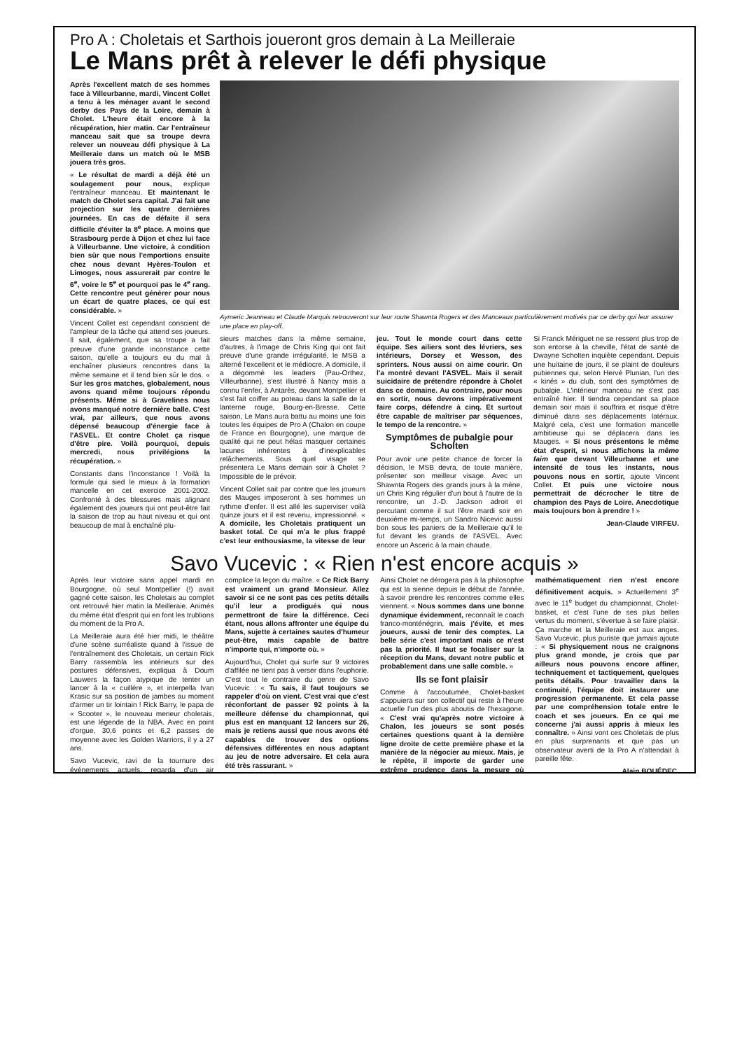Pro A : Choletais et Sarthois joueront gros demain à La Meilleraie
Le Mans prêt à relever le défi physique
Après l'excellent match de ses hommes face à Villeurbanne, mardi, Vincent Collet a tenu à les ménager avant le second derby des Pays de la Loire, demain à Cholet. L'heure était encore à la récupération, hier matin. Car l'entraîneur manceau sait que sa troupe devra relever un nouveau défi physique à La Meilleraie dans un match où le MSB jouera très gros.
« Le résultat de mardi a déjà été un soulagement pour nous, explique l'entraîneur manceau. Et maintenant le match de Cholet sera capital. J'ai fait une projection sur les quatre dernières journées. En cas de défaite il sera difficile d'éviter la 8<sup>e</sup> place. A moins que Strasbourg perde à Dijon et chez lui face à Villeurbanne. Une victoire, à condition bien sûr que nous l'emportions ensuite chez nous devant Hyères-Toulon et Limoges, nous assurerait par contre le 6<sup>e</sup>, voire le 5<sup>e</sup> et pourquoi pas le 4<sup>e</sup> rang. Cette rencontre peut générer pour nous un écart de quatre places, ce qui est considérable. »
Vincent Collet est cependant conscient de l'ampleur de la tâche qui attend ses joueurs. Il sait, également, que sa troupe a fait preuve d'une grande inconstance cette saison, qu'elle a toujours eu du mal à enchaîner plusieurs rencontres dans la même semaine et il tend bien sûr le dos. « Sur les gros matches, globalement, nous avons quand même toujours répondu présents. Même si à Gravelines nous avons manqué notre dernière balle. C'est vrai, par ailleurs, que nous avons dépensé beaucoup d'énergie face à l'ASVEL. Et contre Cholet ça risque d'être pire. Voilà pourquoi, depuis mercredi, nous privilégions la récupération. »
Constants dans l'inconstance ! Voilà la formule qui sied le mieux à la formation mancelle en cet exercice 2001-2002. Confronté à des blessures mais alignant également des joueurs qui ont peut-être fait la saison de trop au haut niveau et qui ont beaucoup de mal à enchaîné plu-
Aymeric Jeanneau et Claude Marquis retrouveront sur leur route Shawnta Rogers et des Manceaux particulièrement motivés par ce derby qui leur assurer une place en play-off.
sieurs matches dans la même semaine, d'autres, à l'image de Chris King qui ont fait preuve d'une grande irrégularité, le MSB a alterné l'excellent et le médiocre. A domicile, il a dégommé les leaders (Pau-Orthez, Villeurbanne), s'est illustré à Nancy mais a connu l'enfer, à Antarès, devant Montpellier et s'est fait coiffer au poteau dans la salle de la lanterne rouge, Bourg-en-Bresse. Cette saison, Le Mans aura battu au moins une fois toutes les équipes de Pro A (Chalon en coupe de France en Bourgogne), une marque de qualité qui ne peut hélas masquer certaines lacunes inhérentes à d'inexplicables relâchements. Sous quel visage se présentera Le Mans demain soir à Cholet ? Impossible de le prévoir.
Vincent Collet sait par contre que les joueurs des Mauges imposeront à ses hommes un rythme d'enfer. Il est allé les superviser voilà quinze jours et il est revenu, impressionné. « A domicile, les Choletais pratiquent un basket total. Ce qui m'a le plus frappé c'est leur enthousiasme, la vitesse de leur jeu. Tout le monde court dans cette équipe. Ses ailiers sont des lévriers, ses intérieurs, Dorsey et Wesson, des sprinters. Nous aussi on aime courir. On l'a montré devant l'ASVEL. Mais il serait suicidaire de prétendre répondre à Cholet dans ce domaine. Au contraire, pour nous en sortir, nous devrons impérativement faire corps, défendre à cinq. Et surtout être capable de maîtriser par séquences, le tempo de la rencontre. »
Symptômes de pubalgie pour Scholten
Pour avoir une petite chance de forcer la décision, le MSB devra, de toute manière, présenter son meilleur visage. Avec un Shawnta Rogers des grands jours à la mène, un Chris King régulier d'un bout à l'autre de la rencontre, un J.-D. Jackson adroit et percutant comme il sut l'être mardi soir en deuxième mi-temps, un Sandro Nicevic aussi bon sous les paniers de la Meilleraie qu'il le fut devant les grands de l'ASVEL. Avec encore un Asceric à la main chaude.
Si Franck Mériguet ne se ressent plus trop de son entorse à la cheville, l'état de santé de Dwayne Scholten inquiète cependant. Depuis une huitaine de jours, il se plaint de douleurs pubiennes qui, selon Hervé Plunian, l'un des « kinés » du club, sont des symptômes de pubalgie. L'intérieur manceau ne s'est pas entraîné hier. Il tiendra cependant sa place demain soir mais il souffrira et risque d'être diminué dans ses déplacements latéraux. Malgré cela, c'est une formation mancelle ambitieuse qui se déplacera dans les Mauges. « Si nous présentons le même état d'esprit, si nous affichons la même faim que devant Villeurbanne et une intensité de tous les instants, nous pouvons nous en sortir, ajoute Vincent Collet. Et puis une victoire nous permettrait de décrocher le titre de champion des Pays de Loire. Anecdotique mais toujours bon à prendre ! »
Jean-Claude VIRFEU.
Savo Vucevic : « Rien n'est encore acquis »
Après leur victoire sans appel mardi en Bourgogne, où seul Montpellier (!) avait gagné cette saison, les Choletais au complet ont retrouvé hier matin la Meilleraie. Animés du même état d'esprit qui en font les trublions du moment de la Pro A.
La Meilleraie aura été hier midi, le théâtre d'une scène surréaliste quand à l'issue de l'entraînement des Choletais, un certain Rick Barry rassembla les intérieurs sur des postures défensives, expliqua à Doum Lauwers la façon atypique de tenter un lancer à la « cuillère », et interpella Ivan Krasic sur sa position de jambes au moment d'armer un tir lointain ! Rick Barry, le papa de « Scooter », le nouveau meneur choletais, est une légende de la NBA. Avec en point d'orgue, 30,6 points et 6,2 passes de moyenne avec les Golden Warriors, il y a 27 ans.
Savo Vucevic, ravi de la tournure des événements actuels, regarda d'un air complice la leçon du maître. « Ce Rick Barry est vraiment un grand Monsieur. Allez savoir si ce ne sont pas ces petits détails qu'il leur a prodigués qui nous permettront de faire la différence. Ceci étant, nous allons affronter une équipe du Mans, sujette à certaines sautes d'humeur peut-être, mais capable de battre n'importe qui, n'importe où. »
Aujourd'hui, Cholet qui surfe sur 9 victoires d'affilée ne tient pas à verser dans l'euphorie. C'est tout le contraire du genre de Savo Vucevic : « Tu sais, il faut toujours se rappeler d'où on vient. C'est vrai que c'est réconfortant de passer 92 points à la meilleure défense du championnat, qui plus est en manquant 12 lancers sur 26, mais je retiens aussi que nous avons été capables de trouver des options défensives différentes en nous adaptant au jeu de notre adversaire. Et cela aura été très rassurant. »
Ainsi Cholet ne dérogera pas à la philosophie qui est la sienne depuis le début de l'année, à savoir prendre les rencontres comme elles viennent. « Nous sommes dans une bonne dynamique évidemment, reconnaît le coach franco-monténégrin, mais j'évite, et mes joueurs, aussi de tenir des comptes. La belle série c'est important mais ce n'est pas la priorité. Il faut se focaliser sur la réception du Mans, devant notre public et probablement dans une salle comble. »
Ils se font plaisir
Comme à l'accoutumée, Cholet-basket s'appuiera sur son collectif qui reste à l'heure actuelle l'un des plus aboutis de l'hexagone. « C'est vrai qu'après notre victoire à Chalon, les joueurs se sont posés certaines questions quant à la dernière ligne droite de cette première phase et la manière de la négocier au mieux. Mais, je le répète, il importe de garder une extrême prudence dans la mesure où mathématiquement rien n'est encore définitivement acquis. » Actuellement 3<sup>e</sup> avec le 11<sup>e</sup> budget du championnat, Cholet-basket, et c'est l'une de ses plus belles vertus du moment, s'évertue à se faire plaisir. Ça marche et la Meilleraie est aux anges. Savo Vucevic, plus puriste que jamais ajoute : « Si physiquement nous ne craignons plus grand monde, je crois que par ailleurs nous pouvons encore affiner, techniquement et tactiquement, quelques petits détails. Pour travailler dans la continuité, l'équipe doit instaurer une progression permanente. Et cela passe par une compréhension totale entre le coach et ses joueurs. En ce qui me concerne j'ai aussi appris à mieux les connaître. » Ainsi vont ces Choletais de plus en plus surprenants et que pas un observateur averti de la Pro A n'attendait à pareille fête.
Alain BOUÉDEC.